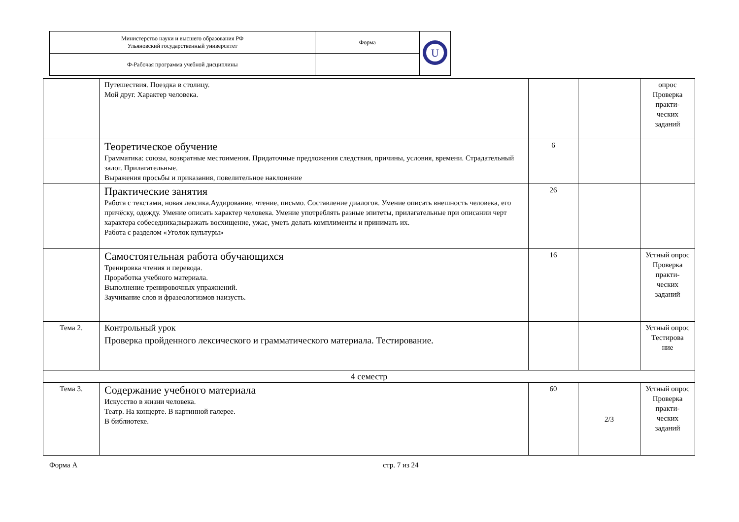| Министерство науки и высшего образования РФ Ульяновский государственный университет | Форма | U |
| Ф-Рабочая программа учебной дисциплины | | |
| | Путешествия. Поездка в столицу. Мой друг. Характер человека. | | | опрос Проверка практи- ческих заданий |
| | Теоретическое обучение Грамматика: союзы, возвратные местоимения. Придаточные предложения следствия, причины, условия, времени. Страдательный залог. Прилагательные. Выражения просьбы и приказания, повелительное наклонение | 6 | | |
| | Практические занятия Работа с текстами, новая лексика.Аудирование, чтение, письмо. Составление диалогов. Умение описать внешность человека, его причёску, одежду. Умение описать характер человека. Умение употреблять разные эпитеты, прилагательные при описании черт характера собеседника;выражать восхищение, ужас, уметь делать комплименты и принимать их. Работа с разделом «Уголок культуры» | 26 | | |
| | Самостоятельная работа обучающихся Тренировка чтения и перевода. Проработка учебного материала. Выполнение тренировочных упражнений. Заучивание слов и фразеологизмов наизусть. | 16 | | Устный опрос Проверка практи- ческих заданий |
| Тема 2. | Контрольный урок Проверка пройденного лексического и грамматического материала. Тестирование. | | | Устный опрос Тестирова ние |
| 4 семестр | | | | |
| Тема 3. | Содержание учебного материала Искусство в жизни человека. Театр. На концерте. В картинной галерее. В библиотеке. | 60 | 2/3 | Устный опрос Проверка практи- ческих заданий |
Форма А стр. 7 из 24